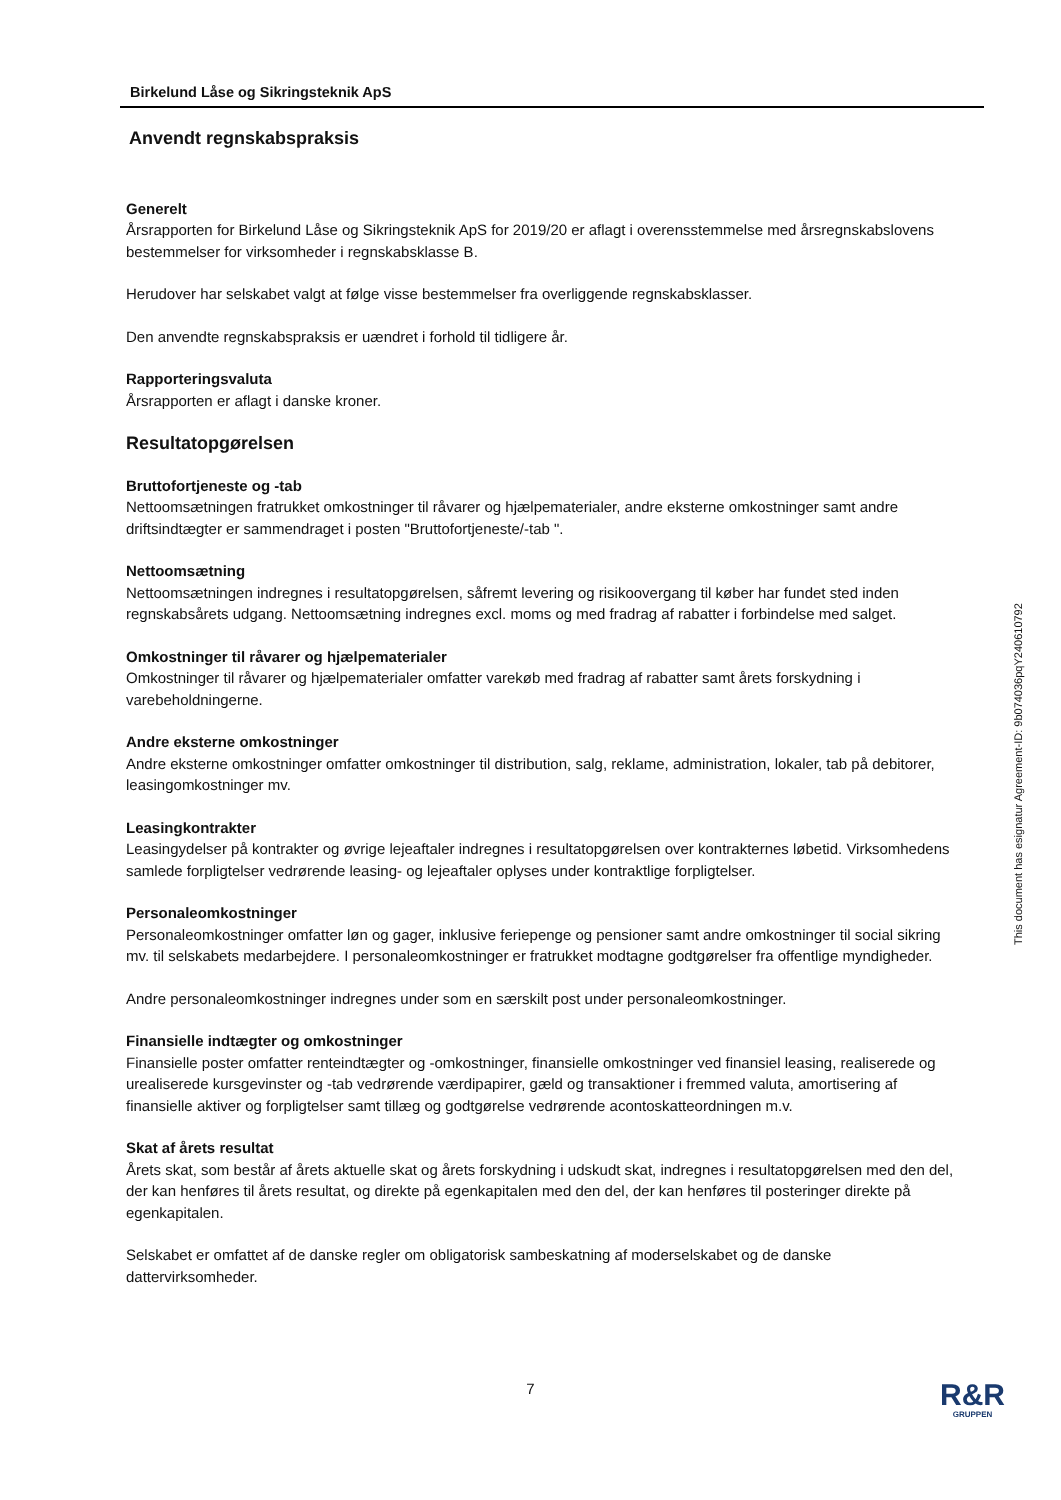Birkelund Låse og Sikringsteknik ApS
Anvendt regnskabspraksis
Generelt
Årsrapporten for Birkelund Låse og Sikringsteknik ApS for 2019/20 er aflagt i overensstemmelse med årsregnskabslovens bestemmelser for virksomheder i regnskabsklasse B.
Herudover har selskabet valgt at følge visse bestemmelser fra overliggende regnskabsklasser.
Den anvendte regnskabspraksis er uændret i forhold til tidligere år.
Rapporteringsvaluta
Årsrapporten er aflagt i danske kroner.
Resultatopgørelsen
Bruttofortjeneste og -tab
Nettoomsætningen fratrukket omkostninger til råvarer og hjælpematerialer, andre eksterne omkostninger samt andre driftsindtægter er sammendraget i posten "Bruttofortjeneste/-tab ".
Nettoomsætning
Nettoomsætningen indregnes i resultatopgørelsen, såfremt levering og risikoovergang til køber har fundet sted inden regnskabsårets udgang. Nettoomsætning indregnes excl. moms og med fradrag af rabatter i forbindelse med salget.
Omkostninger til råvarer og hjælpematerialer
Omkostninger til råvarer og hjælpematerialer omfatter varekøb med fradrag af rabatter samt årets forskydning i varebeholdningerne.
Andre eksterne omkostninger
Andre eksterne omkostninger omfatter omkostninger til distribution, salg, reklame, administration, lokaler, tab på debitorer, leasingomkostninger mv.
Leasingkontrakter
Leasingydelser på kontrakter og øvrige lejeaftaler indregnes i resultatopgørelsen over kontrakternes løbetid. Virksomhedens samlede forpligtelser vedrørende leasing- og lejeaftaler oplyses under kontraktlige forpligtelser.
Personaleomkostninger
Personaleomkostninger omfatter løn og gager, inklusive feriepenge og pensioner samt andre omkostninger til social sikring mv. til selskabets medarbejdere. I personaleomkostninger er fratrukket modtagne godtgørelser fra offentlige myndigheder.
Andre personaleomkostninger indregnes under som en særskilt post under personaleomkostninger.
Finansielle indtægter og omkostninger
Finansielle poster omfatter renteindtægter og -omkostninger, finansielle omkostninger ved finansiel leasing, realiserede og urealiserede kursgevinster og -tab vedrørende værdipapirer, gæld og transaktioner i fremmed valuta, amortisering af finansielle aktiver og forpligtelser samt tillæg og godtgørelse vedrørende acontoskatteordningen m.v.
Skat af årets resultat
Årets skat, som består af årets aktuelle skat og årets forskydning i udskudt skat, indregnes i resultatopgørelsen med den del, der kan henføres til årets resultat, og direkte på egenkapitalen med den del, der kan henføres til posteringer direkte på egenkapitalen.
Selskabet er omfattet af de danske regler om obligatorisk sambeskatning af moderselskabet og de danske dattervirksomheder.
This document has esignatur Agreement-ID: 9b074036pqY240610792
7 R&R
GRUPPEN